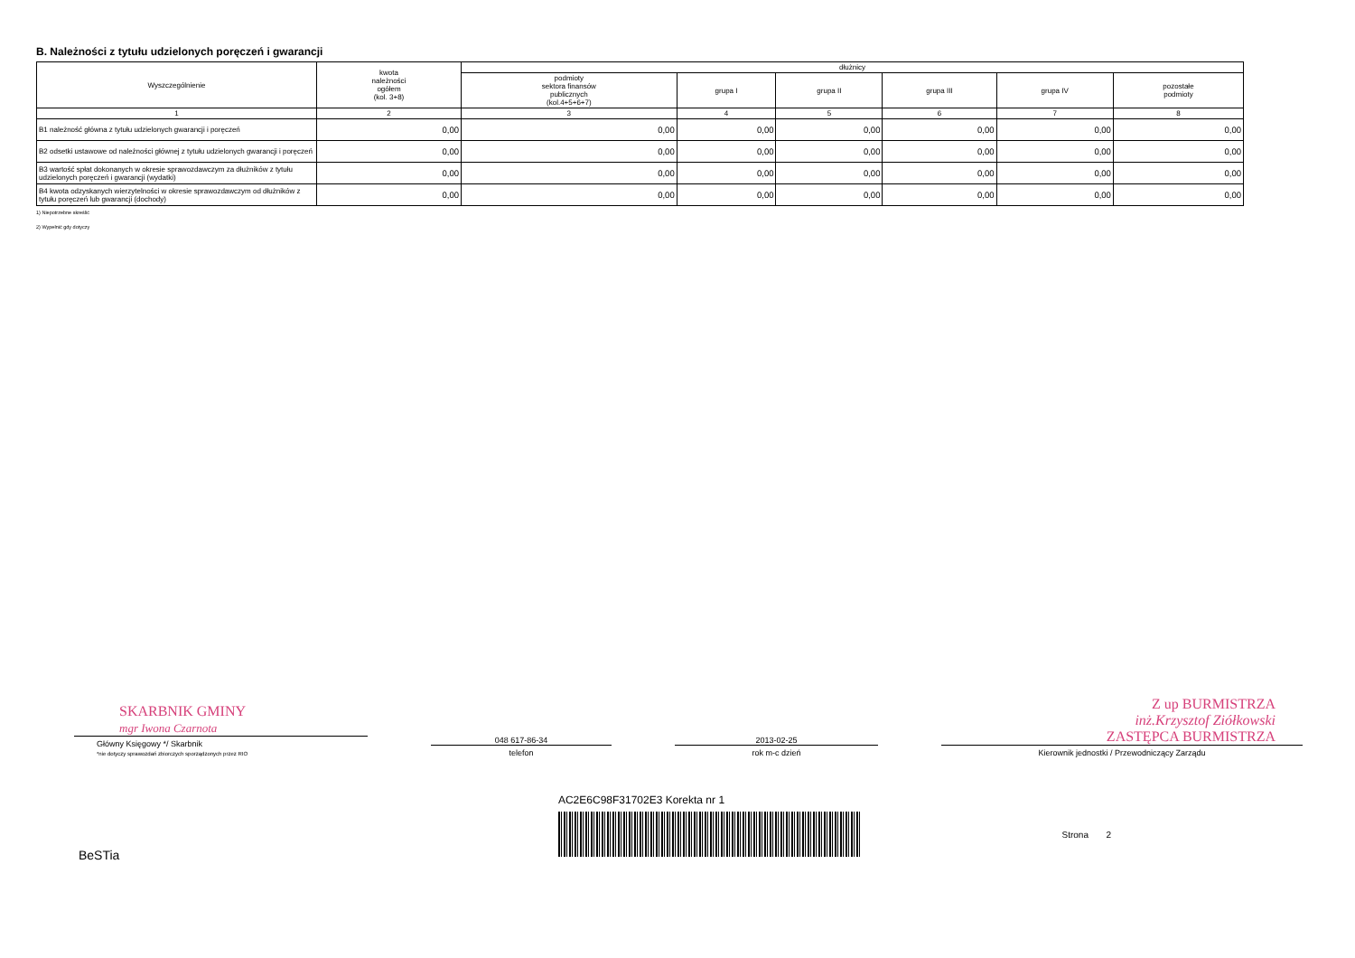B. Należności z tytułu udzielonych poręczeń i gwarancji
| Wyszczególnienie | kwota należności ogółem (kol. 3+8) | dłużnicy | | | | | |
| --- | --- | --- | --- | --- | --- | --- | --- |
| | | podmioty sektora finansów publicznych (kol.4+5+6+7) | grupa I | grupa II | grupa III | grupa IV | pozostałe podmioty |
| 1 | 2 | 3 | 4 | 5 | 6 | 7 | 8 |
| B1 należność główna z tytułu udzielonych gwarancji i poręczeń | 0,00 | 0,00 | 0,00 | 0,00 | 0,00 | 0,00 | 0,00 |
| B2 odsetki ustawowe od należności głównej z tytułu udzielonych gwarancji i poręczeń | 0,00 | 0,00 | 0,00 | 0,00 | 0,00 | 0,00 | 0,00 |
| B3 wartość spłat dokonanych w okresie sprawozdawczym za dłużników z tytułu udzielonych poręczeń i gwarancji (wydatki) | 0,00 | 0,00 | 0,00 | 0,00 | 0,00 | 0,00 | 0,00 |
| B4 kwota odzyskanych wierzytelności w okresie sprawozdawczym od dłużników z tytułu poręczeń lub gwarancji (dochody) | 0,00 | 0,00 | 0,00 | 0,00 | 0,00 | 0,00 | 0,00 |
1) Niepotrzebne skreślić
2) Wypełnić gdy dotyczy
SKARBNIK GMINY
mgr Iwona Czarnota
Główny Księgowy */ Skarbnik
*nie dotyczy sprawozdań zbiorczych sporządzonych przez RIO
048 617-86-34
telefon
2013-02-25
rok m-c dzień
Z up BURMISTRZA
inż.Krzysztof Ziółkowski
ZASTĘPCA BURMISTRZA
Kierownik jednostki / Przewodniczący Zarządu
AC2E6C98F31702E3 Korekta nr 1
BeSTia Strona 2